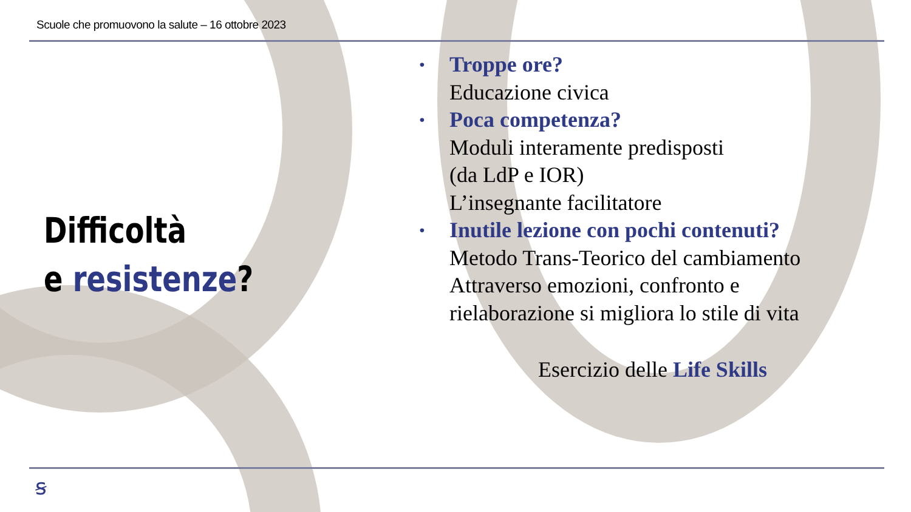Scuole che promuovono la salute – 16 ottobre 2023
Difficoltà
e resistenze?
• Troppe ore?
Educazione civica
• Poca competenza?
Moduli interamente predisposti
(da LdP e IOR)
L’insegnante facilitatore
• Inutile lezione con pochi contenuti?
Metodo Trans-Teorico del cambiamento
Attraverso emozioni, confronto e
rielaborazione si migliora lo stile di vita
Esercizio delle Life Skills
ꞩ